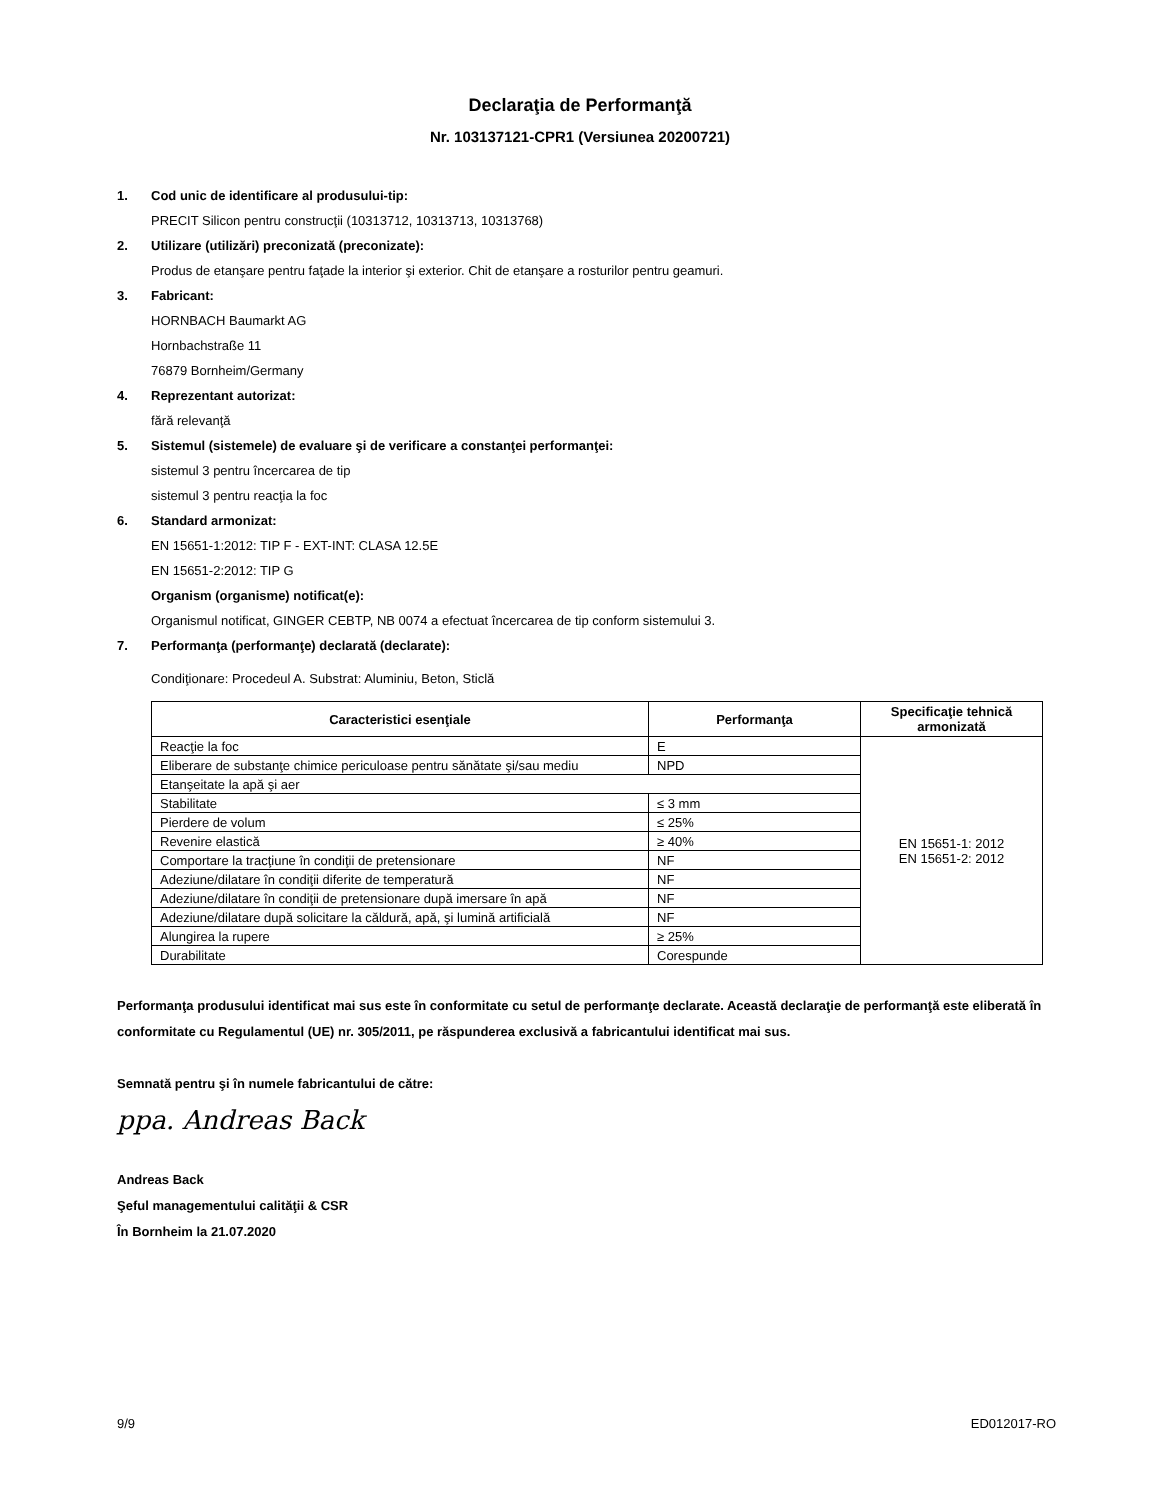Declaraţia de Performanţă
Nr. 103137121-CPR1 (Versiunea 20200721)
1. Cod unic de identificare al produsului-tip:
PRECIT Silicon pentru construcţii (10313712, 10313713, 10313768)
2. Utilizare (utilizări) preconizată (preconizate):
Produs de etanşare pentru faţade la interior şi exterior. Chit de etanşare a rosturilor pentru geamuri.
3. Fabricant:
HORNBACH Baumarkt AG
Hornbachstraße 11
76879 Bornheim/Germany
4. Reprezentant autorizat:
fără relevanţă
5. Sistemul (sistemele) de evaluare şi de verificare a constanţei performanţei:
sistemul 3 pentru încercarea de tip
sistemul 3 pentru reacţia la foc
6. Standard armonizat:
EN 15651-1:2012: TIP F - EXT-INT: CLASA 12.5E
EN 15651-2:2012: TIP G
Organism (organisme) notificat(e):
Organismul notificat, GINGER CEBTP, NB 0074 a efectuat încercarea de tip conform sistemului 3.
7. Performanţa (performanţe) declarată (declarate):
Condiţionare: Procedeul A. Substrat: Aluminiu, Beton, Sticlă
| Caracteristici esenţiale | Performanţa | Specificaţie tehnică armonizată |
| --- | --- | --- |
| Reacţie la foc | E | EN 15651-1: 2012 EN 15651-2: 2012 |
| Eliberare de substanţe chimice periculoase pentru sănătate şi/sau mediu | NPD | |
| Etanşeitate la apă şi aer | | |
| Stabilitate | ≤ 3 mm | |
| Pierdere de volum | ≤ 25% | |
| Revenire elastică | ≥ 40% | |
| Comportare la tracţiune în condiţii de pretensionare | NF | |
| Adeziune/dilatare în condiţii diferite de temperatură | NF | |
| Adeziune/dilatare în condiţii de pretensionare după imersare în apă | NF | |
| Adeziune/dilatare după solicitare la căldură, apă, şi lumină artificială | NF | |
| Alungirea la rupere | ≥ 25% | |
| Durabilitate | Corespunde | |
Performanţa produsului identificat mai sus este în conformitate cu setul de performanţe declarate. Această declaraţie de performanţă este eliberată în conformitate cu Regulamentul (UE) nr. 305/2011, pe răspunderea exclusivă a fabricantului identificat mai sus.
Semnată pentru şi în numele fabricantului de către:
ppa. Andreas Back
Andreas Back
Şeful managementului calităţii & CSR
În Bornheim la 21.07.2020
9/9 ED012017-RO